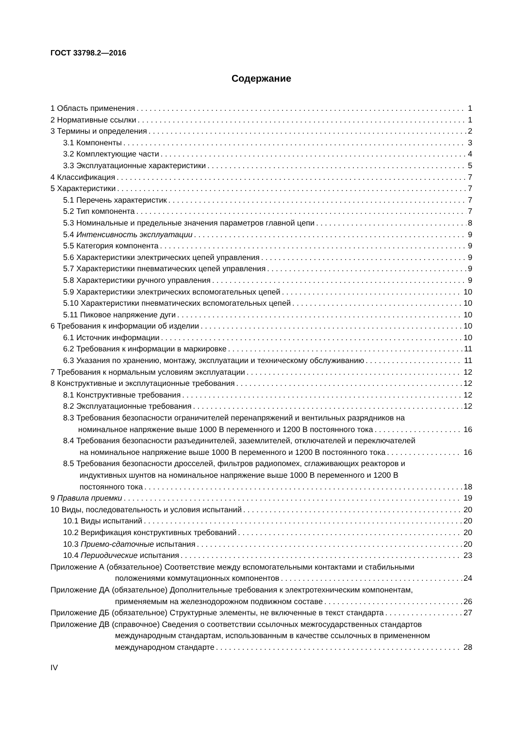ГОСТ 33798.2—2016
Содержание
1 Область применения 1
2 Нормативные ссылки 1
3 Термины и определения 2
3.1 Компоненты 3
3.2 Комплектующие части 4
3.3 Эксплуатационные характеристики 5
4 Классификация 7
5 Характеристики 7
5.1 Перечень характеристик 7
5.2 Тип компонента 7
5.3 Номинальные и предельные значения параметров главной цепи 8
5.4 Интенсивность эксплуатации 9
5.5 Категория компонента 9
5.6 Характеристики электрических цепей управления 9
5.7 Характеристики пневматических цепей управления 9
5.8 Характеристики ручного управления 9
5.9 Характеристики электрических вспомогательных цепей 10
5.10 Характеристики пневматических вспомогательных цепей 10
5.11 Пиковое напряжение дуги 10
6 Требования к информации об изделии 10
6.1 Источник информации 10
6.2 Требования к информации в маркировке 11
6.3 Указания по хранению, монтажу, эксплуатации и техническому обслуживанию 11
7 Требования к нормальным условиям эксплуатации 12
8 Конструктивные и эксплутационные требования 12
8.1 Конструктивные требования 12
8.2 Эксплуатационные требования 12
8.3 Требования безопасности ограничителей перенапряжений и вентильных разрядников на
номинальное напряжение выше 1000 В переменного и 1200 В постоянного тока 16
8.4 Требования безопасности разъединителей, заземлителей, отключателей и переключателей
на номинальное напряжение выше 1000 В переменного и 1200 В постоянного тока 16
8.5 Требования безопасности дросселей, фильтров радиопомех, сглаживающих реакторов и
индуктивных шунтов на номинальное напряжение выше 1000 В переменного и 1200 В
постоянного тока 18
9 Правила приемки 19
10 Виды, последовательность и условия испытаний 20
10.1 Виды испытаний 20
10.2 Верификация конструктивных требований 20
10.3 Приемо-сдаточные испытания 20
10.4 Периодические испытания 23
Приложение А (обязательное) Соответствие между вспомогательными контактами и стабильными
положениями коммутационных компонентов 24
Приложение ДА (обязательное) Дополнительные требования к электротехническим компонентам,
применяемым на железнодорожном подвижном составе 26
Приложение ДБ (обязательное) Структурные элементы, не включенные в текст стандарта 27
Приложение ДВ (справочное) Сведения о соответствии ссылочных межгосударственных стандартов
международным стандартам, использованным в качестве ссылочных в примененном
международном стандарте 28
IV